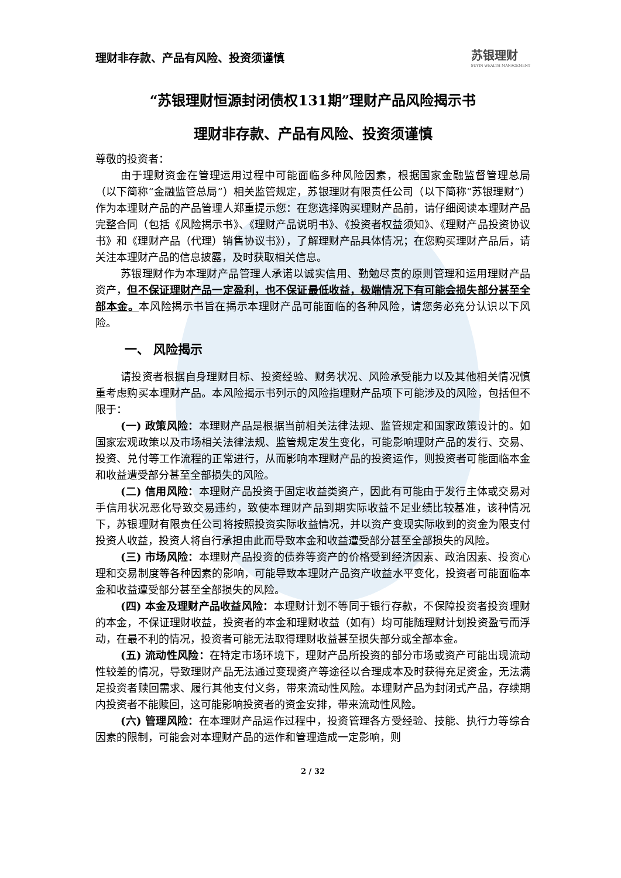理财非存款、产品有风险、投资须谨慎 苏银理财
SUYIN WEALTH MANAGEMENT
“苏银理财恒源封闭债权131期”理财产品风险揭示书
理财非存款、产品有风险、投资须谨慎
尊敬的投资者：
由于理财资金在管理运用过程中可能面临多种风险因素，根据国家金融监督管理总局（以下简称“金融监管总局”）相关监管规定，苏银理财有限责任公司（以下简称“苏银理财”）作为本理财产品的产品管理人郑重提示您：在您选择购买理财产品前，请仔细阅读本理财产品完整合同（包括《风险揭示书》、《理财产品说明书》、《投资者权益须知》、《理财产品投资协议书》和《理财产品（代理）销售协议书》），了解理财产品具体情况；在您购买理财产品后，请关注本理财产品的信息披露，及时获取相关信息。
苏银理财作为本理财产品管理人承诺以诚实信用、勤勉尽责的原则管理和运用理财产品资产，但不保证理财产品一定盈利，也不保证最低收益，极端情况下有可能会损失部分甚至全部本金。本风险揭示书旨在揭示本理财产品可能面临的各种风险，请您务必充分认识以下风险。
一、 风险揭示
请投资者根据自身理财目标、投资经验、财务状况、风险承受能力以及其他相关情况慎重考虑购买本理财产品。本风险揭示书列示的风险指理财产品项下可能涉及的风险，包括但不限于：
(一) 政策风险：本理财产品是根据当前相关法律法规、监管规定和国家政策设计的。如国家宏观政策以及市场相关法律法规、监管规定发生变化，可能影响理财产品的发行、交易、投资、兑付等工作流程的正常进行，从而影响本理财产品的投资运作，则投资者可能面临本金和收益遭受部分甚至全部损失的风险。
(二) 信用风险：本理财产品投资于固定收益类资产，因此有可能由于发行主体或交易对手信用状况恶化导致交易违约，致使本理财产品到期实际收益不足业绩比较基准，该种情况下，苏银理财有限责任公司将按照投资实际收益情况，并以资产变现实际收到的资金为限支付投资人收益，投资人将自行承担由此而导致本金和收益遭受部分甚至全部损失的风险。
(三) 市场风险：本理财产品投资的债券等资产的价格受到经济因素、政治因素、投资心理和交易制度等各种因素的影响，可能导致本理财产品资产收益水平变化，投资者可能面临本金和收益遭受部分甚至全部损失的风险。
(四) 本金及理财产品收益风险：本理财计划不等同于银行存款，不保障投资者投资理财的本金，不保证理财收益，投资者的本金和理财收益（如有）均可能随理财计划投资盈亏而浮动，在最不利的情况，投资者可能无法取得理财收益甚至损失部分或全部本金。
(五) 流动性风险：在特定市场环境下，理财产品所投资的部分市场或资产可能出现流动性较差的情况，导致理财产品无法通过变现资产等途径以合理成本及时获得充足资金，无法满足投资者赎回需求、履行其他支付义务，带来流动性风险。本理财产品为封闭式产品，存续期内投资者不能赎回，这可能影响投资者的资金安排，带来流动性风险。
(六) 管理风险：在本理财产品运作过程中，投资管理各方受经验、技能、执行力等综合因素的限制，可能会对本理财产品的运作和管理造成一定影响，则
2 / 32